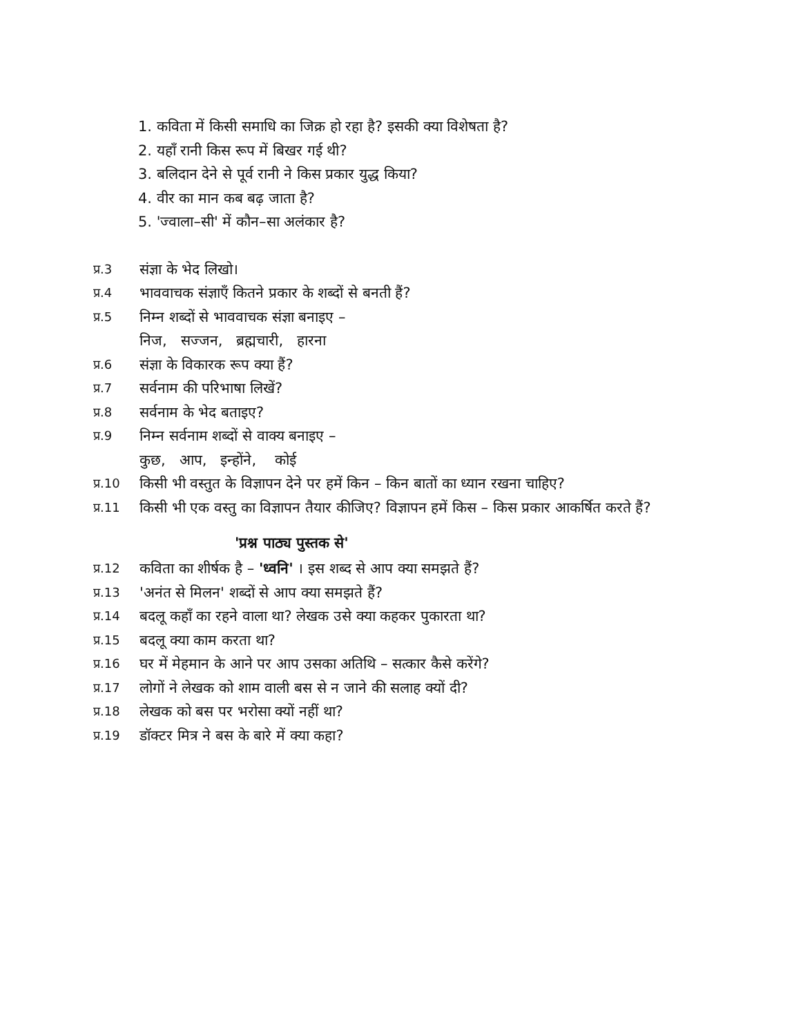1. कविता में किसी समाधि का जिक्र हो रहा है? इसकी क्या विशेषता है?
2. यहाँ रानी किस रूप में बिखर गई थी?
3. बलिदान देने से पूर्व रानी ने किस प्रकार युद्ध किया?
4. वीर का मान कब बढ़ जाता है?
5. 'ज्वाला–सी' में कौन–सा अलंकार है?
प्र.3 संज्ञा के भेद लिखो।
प्र.4 भाववाचक संज्ञाएँ कितने प्रकार के शब्दों से बनती हैं?
प्र.5 निम्न शब्दों से भाववाचक संज्ञा बनाइए –
निज, सज्जन, ब्रह्मचारी, हारना
प्र.6 संज्ञा के विकारक रूप क्या हैं?
प्र.7 सर्वनाम की परिभाषा लिखें?
प्र.8 सर्वनाम के भेद बताइए?
प्र.9 निम्न सर्वनाम शब्दों से वाक्य बनाइए –
कुछ, आप, इन्होंने, कोई
प्र.10 किसी भी वस्तुत के विज्ञापन देने पर हमें किन – किन बातों का ध्यान रखना चाहिए?
प्र.11 किसी भी एक वस्तु का विज्ञापन तैयार कीजिए? विज्ञापन हमें किस – किस प्रकार आकर्षित करते हैं?
'प्रश्न पाठ्य पुस्तक से'
प्र.12 कविता का शीर्षक है – 'ध्वनि' । इस शब्द से आप क्या समझते हैं?
प्र.13 'अनंत से मिलन' शब्दों से आप क्या समझते हैं?
प्र.14 बदलू कहाँ का रहने वाला था? लेखक उसे क्या कहकर पुकारता था?
प्र.15 बदलू क्या काम करता था?
प्र.16 घर में मेहमान के आने पर आप उसका अतिथि – सत्कार कैसे करेंगे?
प्र.17 लोगों ने लेखक को शाम वाली बस से न जाने की सलाह क्यों दी?
प्र.18 लेखक को बस पर भरोसा क्यों नहीं था?
प्र.19 डॉक्टर मित्र ने बस के बारे में क्या कहा?